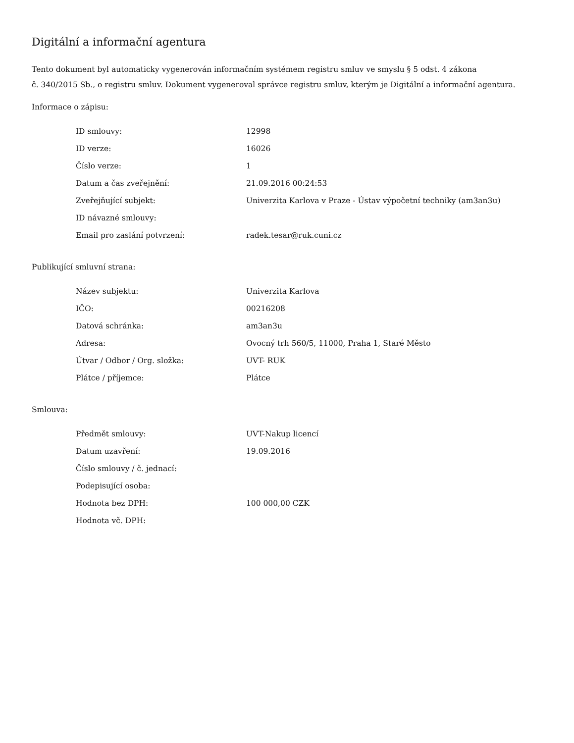Digitální a informační agentura
Tento dokument byl automaticky vygenerován informačním systémem registru smluv ve smyslu § 5 odst. 4 zákona
č. 340/2015 Sb., o registru smluv. Dokument vygeneroval správce registru smluv, kterým je Digitální a informační agentura.
Informace o zápisu:
| ID smlouvy: | 12998 |
| ID verze: | 16026 |
| Číslo verze: | 1 |
| Datum a čas zveřejnění: | 21.09.2016 00:24:53 |
| Zveřejňující subjekt: | Univerzita Karlova v Praze - Ústav výpočetní techniky (am3an3u) |
| ID návazné smlouvy: | |
| Email pro zaslání potvrzení: | radek.tesar@ruk.cuni.cz |
Publikující smluvní strana:
| Název subjektu: | Univerzita Karlova |
| IČO: | 00216208 |
| Datová schránka: | am3an3u |
| Adresa: | Ovocný trh 560/5, 11000, Praha 1, Staré Město |
| Útvar / Odbor / Org. složka: | UVT- RUK |
| Plátce / příjemce: | Plátce |
Smlouva:
| Předmět smlouvy: | UVT-Nakup licencí |
| Datum uzavření: | 19.09.2016 |
| Číslo smlouvy / č. jednací: | |
| Podepisující osoba: | |
| Hodnota bez DPH: | 100 000,00 CZK |
| Hodnota vč. DPH: | |